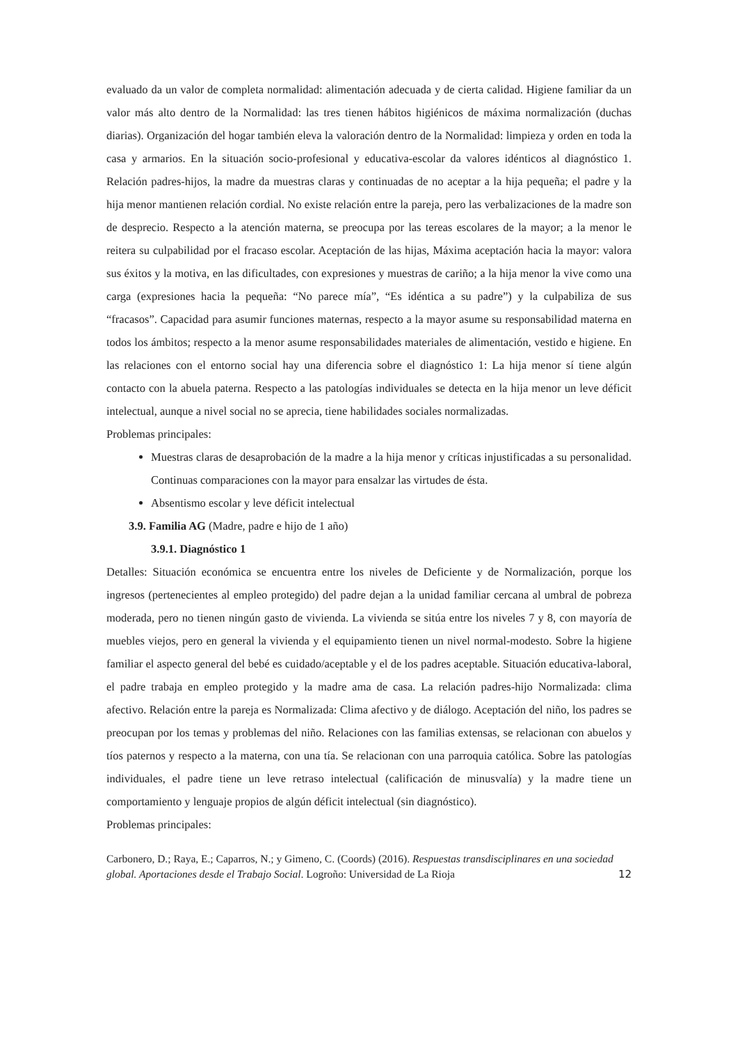evaluado da un valor de completa normalidad: alimentación adecuada y de cierta calidad. Higiene familiar da un valor más alto dentro de la Normalidad: las tres tienen hábitos higiénicos de máxima normalización (duchas diarias). Organización del hogar también eleva la valoración dentro de la Normalidad: limpieza y orden en toda la casa y armarios. En la situación socio-profesional y educativa-escolar da valores idénticos al diagnóstico 1. Relación padres-hijos, la madre da muestras claras y continuadas de no aceptar a la hija pequeña; el padre y la hija menor mantienen relación cordial. No existe relación entre la pareja, pero las verbalizaciones de la madre son de desprecio. Respecto a la atención materna, se preocupa por las tereas escolares de la mayor; a la menor le reitera su culpabilidad por el fracaso escolar. Aceptación de las hijas, Máxima aceptación hacia la mayor: valora sus éxitos y la motiva, en las dificultades, con expresiones y muestras de cariño; a la hija menor la vive como una carga (expresiones hacia la pequeña: “No parece mía”, “Es idéntica a su padre”) y la culpabiliza de sus “fracasos”. Capacidad para asumir funciones maternas, respecto a la mayor asume su responsabilidad materna en todos los ámbitos; respecto a la menor asume responsabilidades materiales de alimentación, vestido e higiene. En las relaciones con el entorno social hay una diferencia sobre el diagnóstico 1: La hija menor sí tiene algún contacto con la abuela paterna. Respecto a las patologías individuales se detecta en la hija menor un leve déficit intelectual, aunque a nivel social no se aprecia, tiene habilidades sociales normalizadas.
Problemas principales:
Muestras claras de desaprobación de la madre a la hija menor y críticas injustificadas a su personalidad. Continuas comparaciones con la mayor para ensalzar las virtudes de ésta.
Absentismo escolar y leve déficit intelectual
3.9. Familia AG (Madre, padre e hijo de 1 año)
3.9.1. Diagnóstico 1
Detalles: Situación económica se encuentra entre los niveles de Deficiente y de Normalización, porque los ingresos (pertenecientes al empleo protegido) del padre dejan a la unidad familiar cercana al umbral de pobreza moderada, pero no tienen ningún gasto de vivienda. La vivienda se sitúa entre los niveles 7 y 8, con mayoría de muebles viejos, pero en general la vivienda y el equipamiento tienen un nivel normal-modesto. Sobre la higiene familiar el aspecto general del bebé es cuidado/aceptable y el de los padres aceptable. Situación educativa-laboral, el padre trabaja en empleo protegido y la madre ama de casa. La relación padres-hijo Normalizada: clima afectivo. Relación entre la pareja es Normalizada: Clima afectivo y de diálogo. Aceptación del niño, los padres se preocupan por los temas y problemas del niño. Relaciones con las familias extensas, se relacionan con abuelos y tíos paternos y respecto a la materna, con una tía. Se relacionan con una parroquia católica. Sobre las patologías individuales, el padre tiene un leve retraso intelectual (calificación de minusvalía) y la madre tiene un comportamiento y lenguaje propios de algún déficit intelectual (sin diagnóstico).
Problemas principales:
Carbonero, D.; Raya, E.; Caparros, N.; y Gimeno, C. (Coords) (2016). Respuestas transdisciplinares en una sociedad global. Aportaciones desde el Trabajo Social. Logroño: Universidad de La Rioja
12